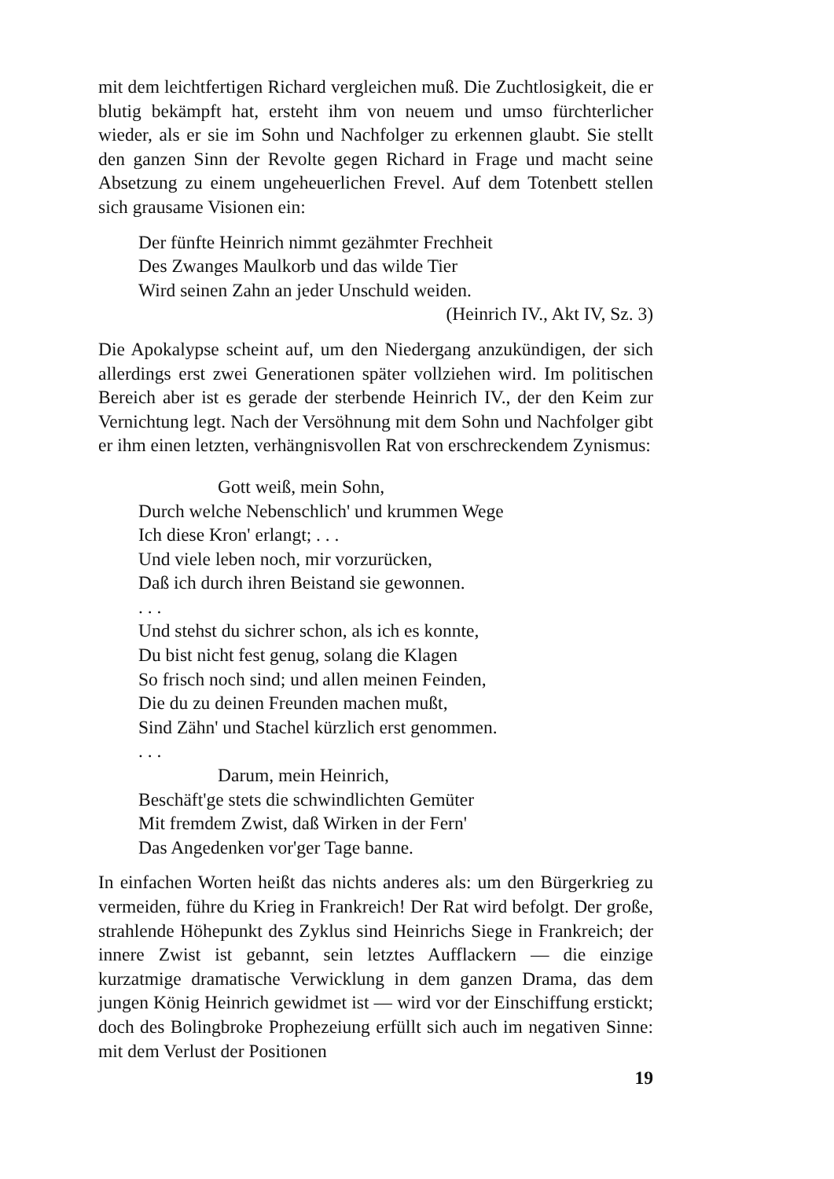mit dem leichtfertigen Richard vergleichen muß. Die Zuchtlosigkeit, die er blutig bekämpft hat, ersteht ihm von neuem und umso fürchterlicher wieder, als er sie im Sohn und Nachfolger zu erkennen glaubt. Sie stellt den ganzen Sinn der Revolte gegen Richard in Frage und macht seine Absetzung zu einem ungeheuerlichen Frevel. Auf dem Totenbett stellen sich grausame Visionen ein:
Der fünfte Heinrich nimmt gezähmter Frechheit
Des Zwanges Maulkorb und das wilde Tier
Wird seinen Zahn an jeder Unschuld weiden.
(Heinrich IV., Akt IV, Sz. 3)
Die Apokalypse scheint auf, um den Niedergang anzukündigen, der sich allerdings erst zwei Generationen später vollziehen wird. Im politischen Bereich aber ist es gerade der sterbende Heinrich IV., der den Keim zur Vernichtung legt. Nach der Versöhnung mit dem Sohn und Nachfolger gibt er ihm einen letzten, verhängnisvollen Rat von erschreckendem Zynismus:
Gott weiß, mein Sohn,
Durch welche Nebenschlich' und krummen Wege
Ich diese Kron' erlangt; . . .
Und viele leben noch, mir vorzurücken,
Daß ich durch ihren Beistand sie gewonnen.
. . .
Und stehst du sichrer schon, als ich es konnte,
Du bist nicht fest genug, solang die Klagen
So frisch noch sind; und allen meinen Feinden,
Die du zu deinen Freunden machen mußt,
Sind Zähn' und Stachel kürzlich erst genommen.
. . .
Darum, mein Heinrich,
Beschäft'ge stets die schwindlichten Gemüter
Mit fremdem Zwist, daß Wirken in der Fern'
Das Angedenken vor'ger Tage banne.
In einfachen Worten heißt das nichts anderes als: um den Bürgerkrieg zu vermeiden, führe du Krieg in Frankreich! Der Rat wird befolgt. Der große, strahlende Höhepunkt des Zyklus sind Heinrichs Siege in Frankreich; der innere Zwist ist gebannt, sein letztes Aufflackern — die einzige kurzatmige dramatische Verwicklung in dem ganzen Drama, das dem jungen König Heinrich gewidmet ist — wird vor der Einschiffung erstickt; doch des Bolingbroke Prophezeiung erfüllt sich auch im negativen Sinne: mit dem Verlust der Positionen
19